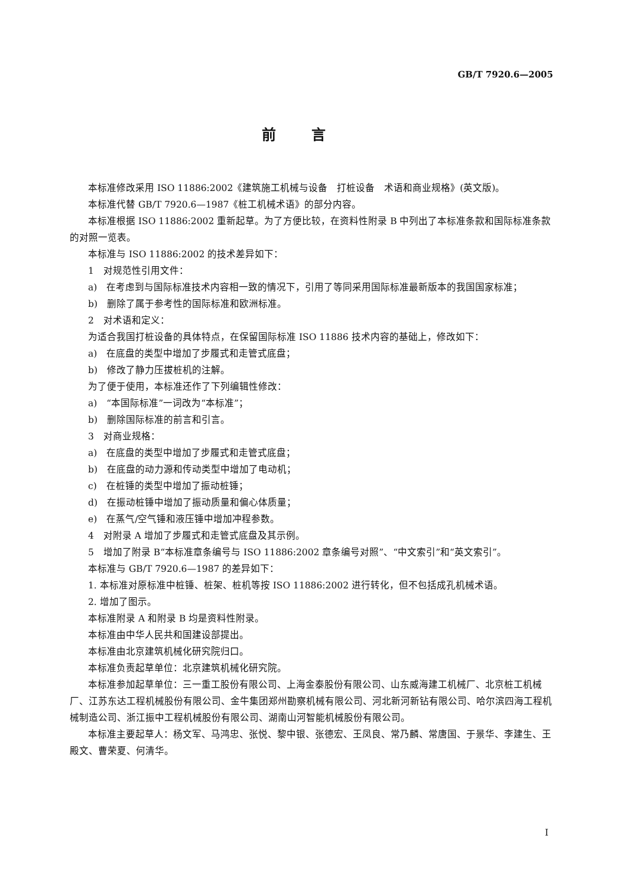GB/T 7920.6—2005
前言
本标准修改采用 ISO 11886:2002《建筑施工机械与设备　打桩设备　术语和商业规格》(英文版)。
本标准代替 GB/T 7920.6—1987《桩工机械术语》的部分内容。
本标准根据 ISO 11886:2002 重新起草。为了方便比较，在资料性附录 B 中列出了本标准条款和国际标准条款的对照一览表。
本标准与 ISO 11886:2002 的技术差异如下：
1　对规范性引用文件：
a)　在考虑到与国际标准技术内容相一致的情况下，引用了等同采用国际标准最新版本的我国国家标准；
b)　删除了属于参考性的国际标准和欧洲标准。
2　对术语和定义：
为适合我国打桩设备的具体特点，在保留国际标准 ISO 11886 技术内容的基础上，修改如下：
a)　在底盘的类型中增加了步履式和走管式底盘；
b)　修改了静力压拔桩机的注解。
为了便于使用，本标准还作了下列编辑性修改：
a)　“本国际标准”一词改为“本标准”；
b)　删除国际标准的前言和引言。
3　对商业规格：
a)　在底盘的类型中增加了步履式和走管式底盘；
b)　在底盘的动力源和传动类型中增加了电动机；
c)　在桩锤的类型中增加了振动桩锤；
d)　在振动桩锤中增加了振动质量和偏心体质量；
e)　在蒸气/空气锤和液压锤中增加冲程参数。
4　对附录 A 增加了步履式和走管式底盘及其示例。
5　增加了附录 B“本标准章条编号与 ISO 11886:2002 章条编号对照”、“中文索引”和“英文索引”。
本标准与 GB/T 7920.6—1987 的差异如下：
1. 本标准对原标准中桩锤、桩架、桩机等按 ISO 11886:2002 进行转化，但不包括成孔机械术语。
2. 增加了图示。
本标准附录 A 和附录 B 均是资料性附录。
本标准由中华人民共和国建设部提出。
本标准由北京建筑机械化研究院归口。
本标准负责起草单位：北京建筑机械化研究院。
本标准参加起草单位：三一重工股份有限公司、上海金泰股份有限公司、山东威海建工机械厂、北京桩工机械厂、江苏东达工程机械股份有限公司、金牛集团郑州勘察机械有限公司、河北新河新钻有限公司、哈尔滨四海工程机械制造公司、浙江振中工程机械股份有限公司、湖南山河智能机械股份有限公司。
本标准主要起草人：杨文军、马鸿忠、张悦、黎中银、张德宏、王凤良、常乃麟、常唐国、于景华、李建生、王殿文、曹荣夏、何清华。
I